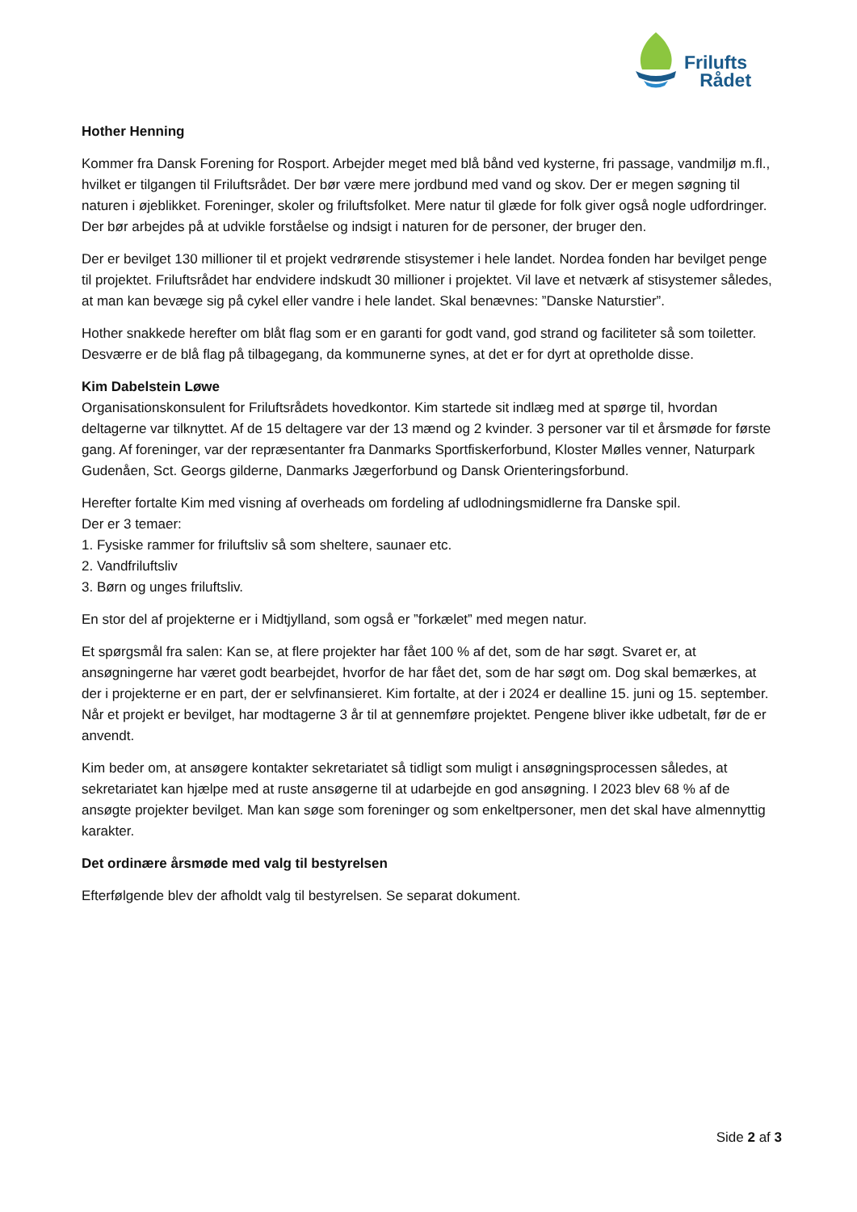Frilufts
Rådet
Hother Henning
Kommer fra Dansk Forening for Rosport. Arbejder meget med blå bånd ved kysterne, fri passage, vandmiljø m.fl., hvilket er tilgangen til Friluftsrådet. Der bør være mere jordbund med vand og skov. Der er megen søgning til naturen i øjeblikket. Foreninger, skoler og friluftsfolket. Mere natur til glæde for folk giver også nogle udfordringer. Der bør arbejdes på at udvikle forståelse og indsigt i naturen for de personer, der bruger den.
Der er bevilget 130 millioner til et projekt vedrørende stisystemer i hele landet. Nordea fonden har bevilget penge til projektet. Friluftsrådet har endvidere indskudt 30 millioner i projektet. Vil lave et netværk af stisystemer således, at man kan bevæge sig på cykel eller vandre i hele landet. Skal benævnes: ”Danske Naturstier”.
Hother snakkede herefter om blåt flag som er en garanti for godt vand, god strand og faciliteter så som toiletter. Desværre er de blå flag på tilbagegang, da kommunerne synes, at det er for dyrt at opretholde disse.
Kim Dabelstein Løwe
Organisationskonsulent for Friluftsrådets hovedkontor. Kim startede sit indlæg med at spørge til, hvordan deltagerne var tilknyttet. Af de 15 deltagere var der 13 mænd og 2 kvinder. 3 personer var til et årsmøde for første gang. Af foreninger, var der repræsentanter fra Danmarks Sportfiskerforbund, Kloster Mølles venner, Naturpark Gudenåen, Sct. Georgs gilderne, Danmarks Jægerforbund og Dansk Orienteringsforbund.
Herefter fortalte Kim med visning af overheads om fordeling af udlodningsmidlerne fra Danske spil.
Der er 3 temaer:
1. Fysiske rammer for friluftsliv så som sheltere, saunaer etc.
2. Vandfriluftsliv
3. Børn og unges friluftsliv.
En stor del af projekterne er i Midtjylland, som også er ”forkælet” med megen natur.
Et spørgsmål fra salen: Kan se, at flere projekter har fået 100 % af det, som de har søgt. Svaret er, at ansøgningerne har været godt bearbejdet, hvorfor de har fået det, som de har søgt om. Dog skal bemærkes, at der i projekterne er en part, der er selvfinansieret. Kim fortalte, at der i 2024 er dealline 15. juni og 15. september. Når et projekt er bevilget, har modtagerne 3 år til at gennemføre projektet. Pengene bliver ikke udbetalt, før de er anvendt.
Kim beder om, at ansøgere kontakter sekretariatet så tidligt som muligt i ansøgningsprocessen således, at sekretariatet kan hjælpe med at ruste ansøgerne til at udarbejde en god ansøgning. I 2023 blev 68 % af de ansøgte projekter bevilget. Man kan søge som foreninger og som enkeltpersoner, men det skal have almennyttig karakter.
Det ordinære årsmøde med valg til bestyrelsen
Efterfølgende blev der afholdt valg til bestyrelsen. Se separat dokument.
Side 2 af 3